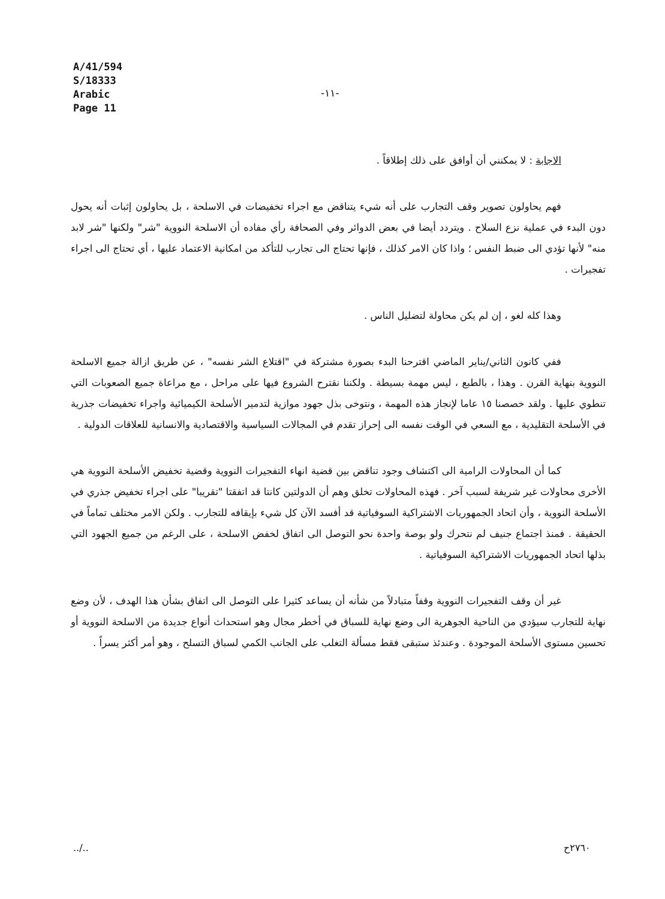A/41/594
S/18333
Arabic
Page 11
-١١-
الاجابة : لا يمكنني أن أوافق على ذلك إطلاقاً .
فهم يحاولون تصوير وقف التجارب على أنه شيء يتناقض مع اجراء تخفيضات في الاسلحة ، بل يحاولون إثبات أنه يحول دون البدء في عملية نزع السلاح . ويتردد أيضا في بعض الدوائر وفي الصحافة رأي مفاده أن الاسلحة النووية "شر" ولكنها "شر لابد منه" لأنها تؤدي الى ضبط النفس ؛ واذا كان الامر كذلك ، فإنها تحتاج الى تجارب للتأكد من امكانية الاعتماد عليها ، أي تحتاج الى اجراء تفجيرات .
وهذا كله لغو ، إن لم يكن محاولة لتضليل الناس .
ففي كانون الثاني/يناير الماضي اقترحنا البدء بصورة مشتركة في "اقتلاع الشر نفسه" ، عن طريق ازالة جميع الاسلحة النووية بنهاية القرن . وهذا ، بالطبع ، ليس مهمة بسيطة . ولكننا نقترح الشروع فيها على مراحل ، مع مراعاة جميع الصعوبات التي تنطوي عليها . ولقد خصصنا ١٥ عاما لإنجاز هذه المهمة ، ونتوخى بذل جهود موازية لتدمير الأسلحة الكيميائية واجراء تخفيضات جذرية في الأسلحة التقليدية ، مع السعي في الوقت نفسه الى إحراز تقدم في المجالات السياسية والاقتصادية والانسانية للعلاقات الدولية .
كما أن المحاولات الرامية الى اكتشاف وجود تناقض بين قضية انهاء التفجيرات النووية وقضية تخفيض الأسلحة النووية هي الأخرى محاولات غير شريفة لسبب آخر . فهذه المحاولات تخلق وهم أن الدولتين كانتا قد اتفقتا "تقريبا" على اجراء تخفيض جذري في الأسلحة النووية ، وأن اتحاد الجمهوريات الاشتراكية السوفياتية قد أفسد الآن كل شيء بإيقافه للتجارب . ولكن الامر مختلف تماماً في الحقيقة . فمنذ اجتماع جنيف لم نتحرك ولو بوصة واحدة نحو التوصل الى اتفاق لخفض الاسلحة ، على الرغم من جميع الجهود التي بذلها اتحاد الجمهوريات الاشتراكية السوفياتية .
غير أن وقف التفجيرات النووية وقفاً متبادلاً من شأنه أن يساعد كثيرا على التوصل الى اتفاق بشأن هذا الهدف ، لأن وضع نهاية للتجارب سيؤدي من الناحية الجوهرية الى وضع نهاية للسباق في أخطر مجال وهو استحداث أنواع جديدة من الاسلحة النووية أو تحسين مستوى الأسلحة الموجودة . وعندئذ ستبقى فقط مسألة التغلب على الجانب الكمي لسباق التسلح ، وهو أمر أكثر يسراً .
../.. ٢٧٦٠ح